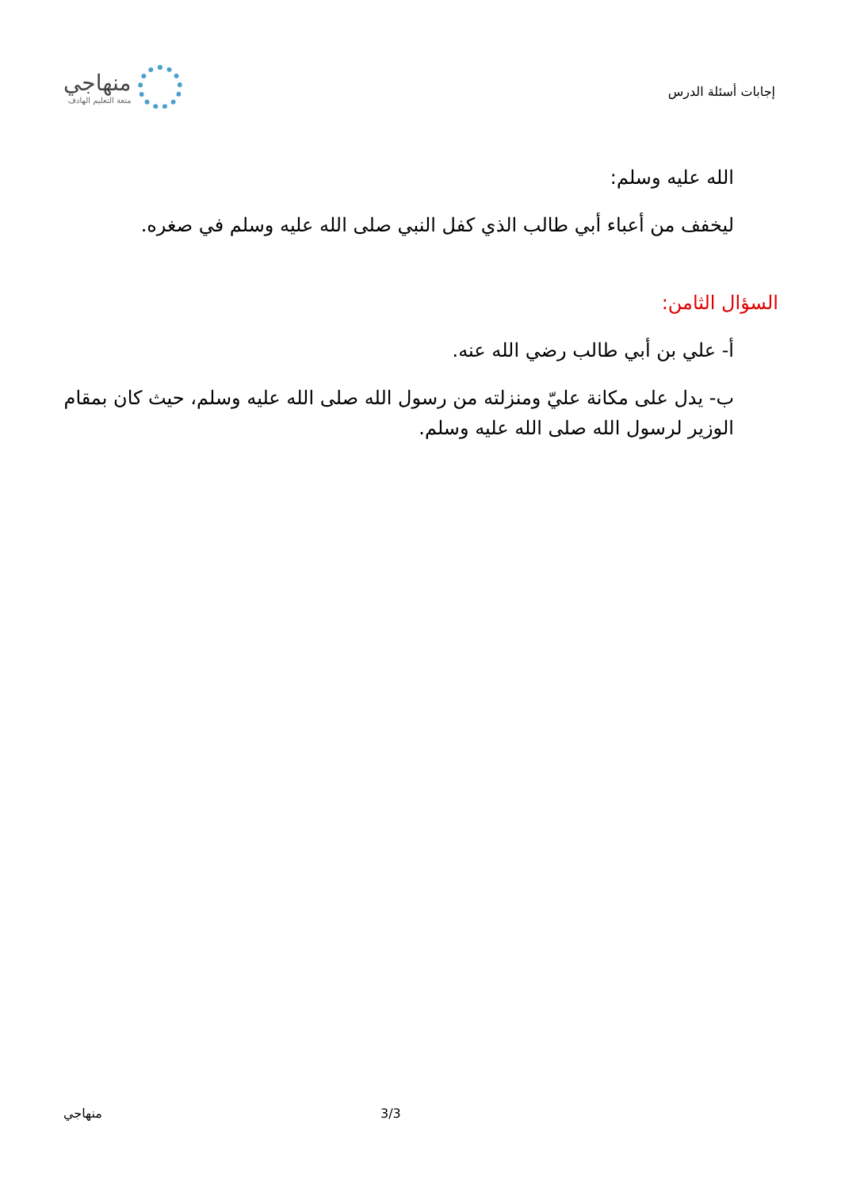إجابات أسئلة الدرس
منهاجي
متعة التعليم الهادف
الله عليه وسلم:
ليخفف من أعباء أبي طالب الذي كفل النبي صلى الله عليه وسلم في صغره.
السؤال الثامن:
أ- علي بن أبي طالب رضي الله عنه.
ب- يدل على مكانة عليّ ومنزلته من رسول الله صلى الله عليه وسلم، حيث كان بمقام الوزير لرسول الله صلى الله عليه وسلم.
منهاجي 3/3